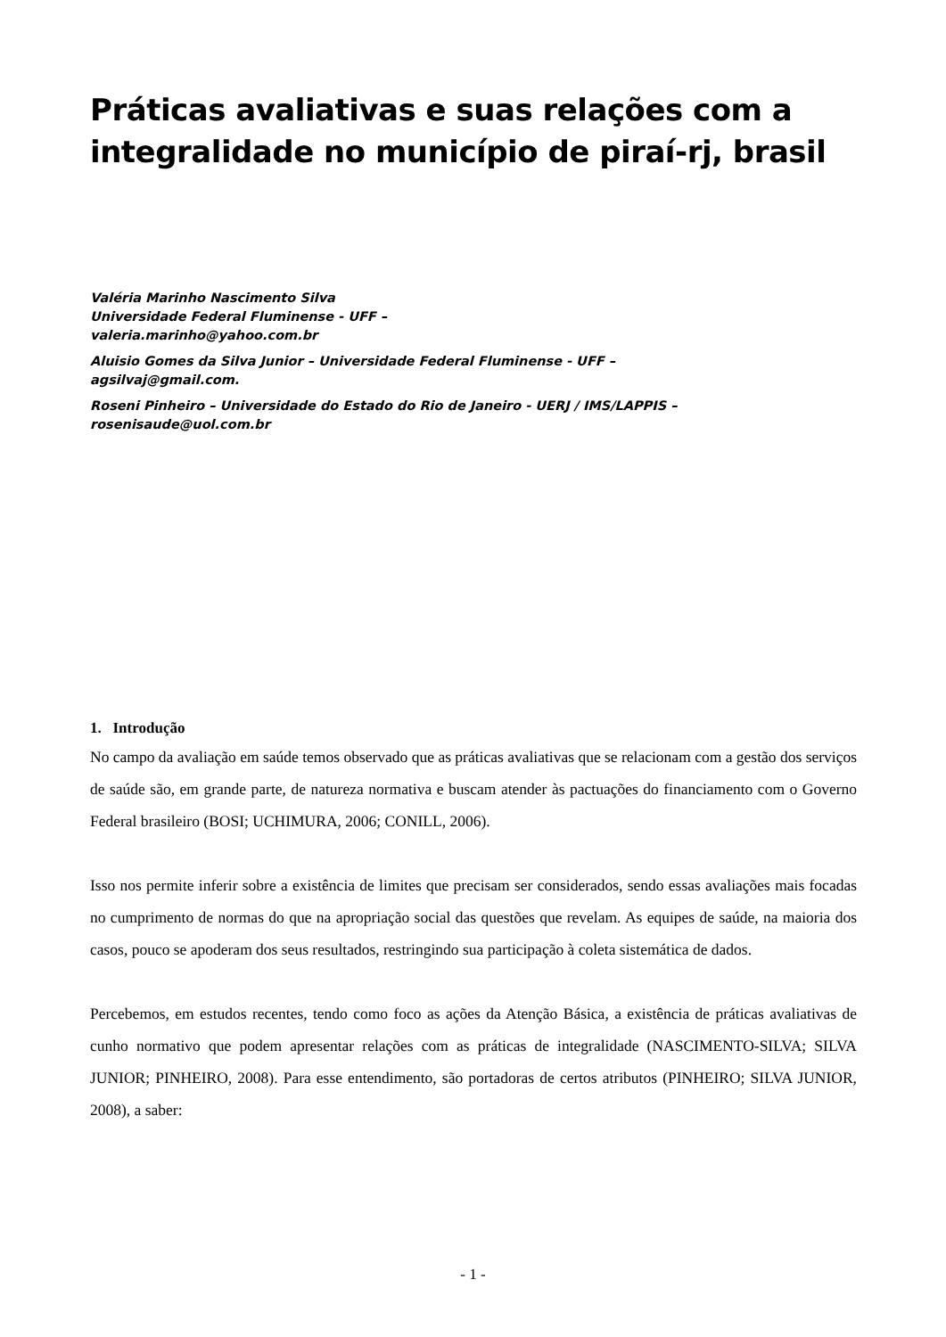Práticas avaliativas e suas relações com a integralidade no município de piraí-rj, brasil
Valéria Marinho Nascimento Silva
Universidade Federal Fluminense - UFF –
valeria.marinho@yahoo.com.br
Aluisio Gomes da Silva Junior – Universidade Federal Fluminense - UFF –
agsilvaj@gmail.com.
Roseni Pinheiro – Universidade do Estado do Rio de Janeiro - UERJ / IMS/LAPPIS –
rosenisaude@uol.com.br
1. Introdução
No campo da avaliação em saúde temos observado que as práticas avaliativas que se relacionam com a gestão dos serviços de saúde são, em grande parte, de natureza normativa e buscam atender às pactuações do financiamento com o Governo Federal brasileiro (BOSI; UCHIMURA, 2006; CONILL, 2006).
Isso nos permite inferir sobre a existência de limites que precisam ser considerados, sendo essas avaliações mais focadas no cumprimento de normas do que na apropriação social das questões que revelam. As equipes de saúde, na maioria dos casos, pouco se apoderam dos seus resultados, restringindo sua participação à coleta sistemática de dados.
Percebemos, em estudos recentes, tendo como foco as ações da Atenção Básica, a existência de práticas avaliativas de cunho normativo que podem apresentar relações com as práticas de integralidade (NASCIMENTO-SILVA; SILVA JUNIOR; PINHEIRO, 2008). Para esse entendimento, são portadoras de certos atributos (PINHEIRO; SILVA JUNIOR, 2008), a saber:
- 1 -